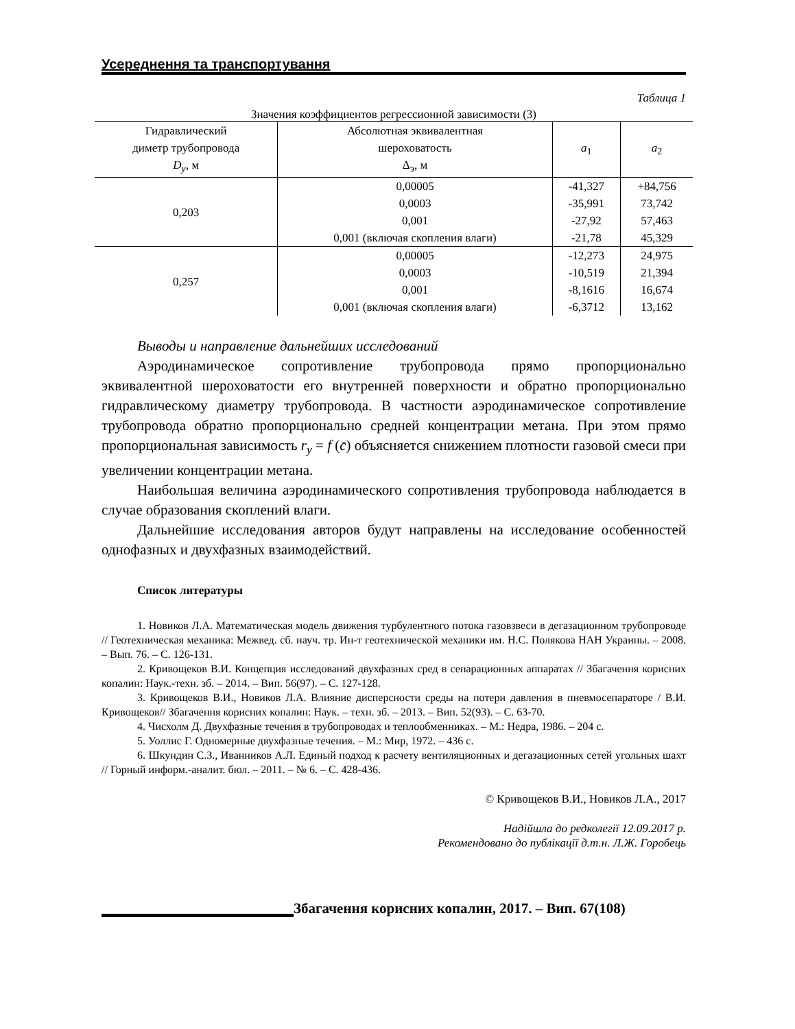Усереднення та транспортування
Таблица 1
Значения коэффициентов регрессионной зависимости (3)
| Гидравлический диметр трубопровода D<sub>y</sub> , м | Абсолютная эквивалентная шероховатость Δ<sub>э</sub>, м | a<sub>1</sub> | a<sub>2</sub> |
| --- | --- | --- | --- |
| 0,203 | 0,00005 | -41,327 | +84,756 |
| | 0,0003 | -35,991 | 73,742 |
| | 0,001 | -27,92 | 57,463 |
| | 0,001 (включая скопления влаги) | -21,78 | 45,329 |
| 0,257 | 0,00005 | -12,273 | 24,975 |
| | 0,0003 | -10,519 | 21,394 |
| | 0,001 | -8,1616 | 16,674 |
| | 0,001 (включая скопления влаги) | -6,3712 | 13,162 |
Выводы и направление дальнейших исследований
Аэродинамическое сопротивление трубопровода прямо пропорционально эквивалентной шероховатости его внутренней поверхности и обратно пропорционально гидравлическому диаметру трубопровода. В частности аэродинамическое сопротивление трубопровода обратно пропорционально средней концентрации метана. При этом прямо пропорциональная зависимость r<sub>y</sub> = f (c̄) объясняется снижением плотности газовой смеси при увеличении концентрации метана.
Наибольшая величина аэродинамического сопротивления трубопровода наблюдается в случае образования скоплений влаги.
Дальнейшие исследования авторов будут направлены на исследование особенностей однофазных и двухфазных взаимодействий.
Список литературы
1. Новиков Л.А. Математическая модель движения турбулентного потока газовзвеси в дегазационном трубопроводе // Геотехническая механика: Межвед. сб. науч. тр. Ин-т геотехнической механики им. Н.С. Полякова НАН Украины. – 2008. – Вып. 76. – С. 126-131.
2. Кривощеков В.И. Концепция исследований двухфазных сред в сепарационных аппаратах // Збагачення корисних копалин: Наук.-техн. зб. – 2014. – Вип. 56(97). – С. 127-128.
3. Кривощеков В.И., Новиков Л.А. Влияние дисперсности среды на потери давления в пневмосепараторе / В.И. Кривощеков// Збагачення корисних копалин: Наук. – техн. зб. – 2013. – Вип. 52(93). – С. 63-70.
4. Чисхолм Д. Двухфазные течения в трубопроводах и теплообменниках. – М.: Недра, 1986. – 204 с.
5. Уоллис Г. Одномерные двухфазные течения. – М.: Мир, 1972. – 436 с.
6. Шкундин С.З., Иванников А.Л. Единый подход к расчету вентиляционных и дегазационных сетей угольных шахт // Горный информ.-аналит. бюл. – 2011. – № 6. – С. 428-436.
© Кривощеков В.И., Новиков Л.А., 2017
Надійшла до редколегії 12.09.2017 р.
Рекомендовано до публікації д.т.н. Л.Ж. Горобець
Збагачення корисних копалин, 2017. – Вип. 67(108)